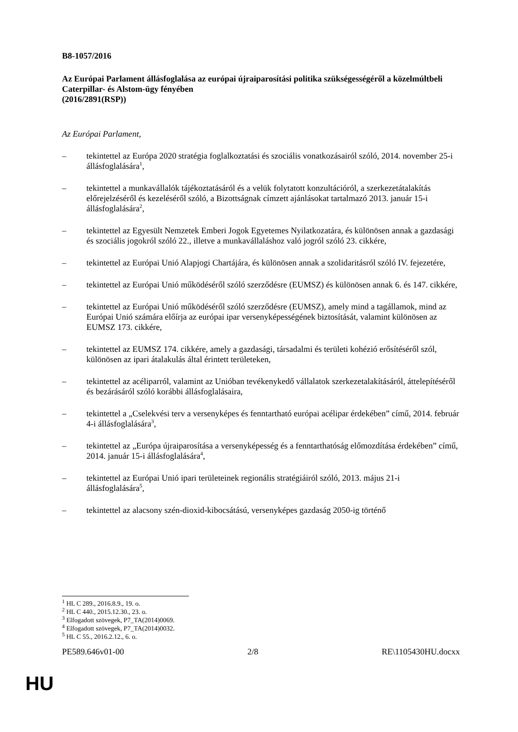B8-1057/2016
Az Európai Parlament állásfoglalása az európai újraiparosítási politika szükségességéről a közelmúltbeli Caterpillar- és Alstom-ügy fényében
(2016/2891(RSP))
Az Európai Parlament,
– tekintettel az Európa 2020 stratégia foglalkoztatási és szociális vonatkozásairól szóló, 2014. november 25-i állásfoglalására<sup>1</sup>,
– tekintettel a munkavállalók tájékoztatásáról és a velük folytatott konzultációról, a szerkezetátalakítás előrejelzéséről és kezeléséről szóló, a Bizottságnak címzett ajánlásokat tartalmazó 2013. január 15-i állásfoglalására<sup>2</sup>,
– tekintettel az Egyesült Nemzetek Emberi Jogok Egyetemes Nyilatkozatára, és különösen annak a gazdasági és szociális jogokról szóló 22., illetve a munkavállaláshoz való jogról szóló 23. cikkére,
– tekintettel az Európai Unió Alapjogi Chartájára, és különösen annak a szolidaritásról szóló IV. fejezetére,
– tekintettel az Európai Unió működéséről szóló szerződésre (EUMSZ) és különösen annak 6. és 147. cikkére,
– tekintettel az Európai Unió működéséről szóló szerződésre (EUMSZ), amely mind a tagállamok, mind az Európai Unió számára előírja az európai ipar versenyképességének biztosítását, valamint különösen az EUMSZ 173. cikkére,
– tekintettel az EUMSZ 174. cikkére, amely a gazdasági, társadalmi és területi kohézió erősítéséről szól, különösen az ipari átalakulás által érintett területeken,
– tekintettel az acéliparról, valamint az Unióban tevékenykedő vállalatok szerkezetalakításáról, áttelepítéséről és bezárásáról szóló korábbi állásfoglalásaira,
– tekintettel a „Cselekvési terv a versenyképes és fenntartható európai acélipar érdekében” című, 2014. február 4-i állásfoglalására<sup>3</sup>,
– tekintettel az „Európa újraiparosítása a versenyképesség és a fenntarthatóság előmozdítása érdekében” című, 2014. január 15-i állásfoglalására<sup>4</sup>,
– tekintettel az Európai Unió ipari területeinek regionális stratégiáiról szóló, 2013. május 21-i állásfoglalására<sup>5</sup>,
– tekintettel az alacsony szén-dioxid-kibocsátású, versenyképes gazdaság 2050-ig történő
<sup>1</sup> HL C 289., 2016.8.9., 19. o.
<sup>2</sup> HL C 440., 2015.12.30., 23. o.
<sup>3</sup> Elfogadott szövegek, P7_TA(2014)0069.
<sup>4</sup> Elfogadott szövegek, P7_TA(2014)0032.
<sup>5</sup> HL C 55., 2016.2.12., 6. o.
PE589.646v01-00 2/8 RE\1105430HU.docxx
HU